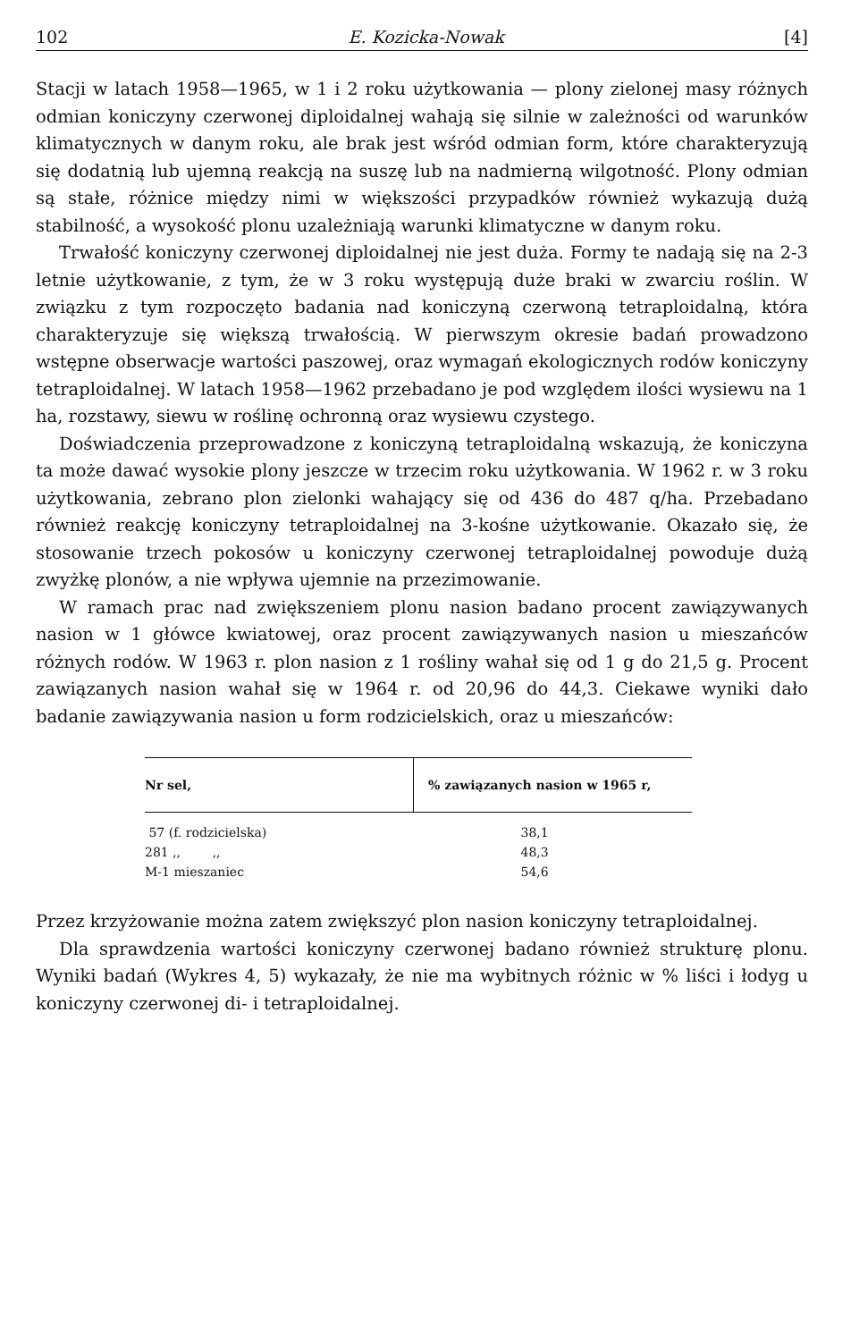102 E. Kozicka-Nowak [4]
Stacji w latach 1958—1965, w 1 i 2 roku użytkowania — plony zielonej masy różnych odmian koniczyny czerwonej diploidalnej wahają się silnie w zależności od warunków klimatycznych w danym roku, ale brak jest wśród odmian form, które charakteryzują się dodatnią lub ujemną reakcją na suszę lub na nadmierną wilgotność. Plony odmian są stałe, różnice między nimi w większości przypadków również wykazują dużą stabilność, a wysokość plonu uzależniają warunki klimatyczne w danym roku.
Trwałość koniczyny czerwonej diploidalnej nie jest duża. Formy te nadają się na 2-3 letnie użytkowanie, z tym, że w 3 roku występują duże braki w zwarciu roślin. W związku z tym rozpoczęto badania nad koniczyną czerwoną tetraploidalną, która charakteryzuje się większą trwałością. W pierwszym okresie badań prowadzono wstępne obserwacje wartości paszowej, oraz wymagań ekologicznych rodów koniczyny tetraploidalnej. W latach 1958—1962 przebadano je pod względem ilości wysiewu na 1 ha, rozstawy, siewu w roślinę ochronną oraz wysiewu czystego.
Doświadczenia przeprowadzone z koniczyną tetraploidalną wskazują, że koniczyna ta może dawać wysokie plony jeszcze w trzecim roku użytkowania. W 1962 r. w 3 roku użytkowania, zebrano plon zielonki wahający się od 436 do 487 q/ha. Przebadano również reakcję koniczyny tetraploidalnej na 3-kośne użytkowanie. Okazało się, że stosowanie trzech pokosów u koniczyny czerwonej tetraploidalnej powoduje dużą zwyżkę plonów, a nie wpływa ujemnie na przezimowanie.
W ramach prac nad zwiększeniem plonu nasion badano procent zawiązywanych nasion w 1 główce kwiatowej, oraz procent zawiązywanych nasion u mieszańców różnych rodów. W 1963 r. plon nasion z 1 rośliny wahał się od 1 g do 21,5 g. Procent zawiązanych nasion wahał się w 1964 r. od 20,96 do 44,3. Ciekawe wyniki dało badanie zawiązywania nasion u form rodzicielskich, oraz u mieszańców:
| Nr sel, | % zawiązanych nasion w 1965 r, |
| --- | --- |
| 57 (f. rodzicielska) | 38,1 |
| 281 ,, ,, | 48,3 |
| M-1 mieszaniec | 54,6 |
Przez krzyżowanie można zatem zwiększyć plon nasion koniczyny tetraploidalnej.
Dla sprawdzenia wartości koniczyny czerwonej badano również strukturę plonu. Wyniki badań (Wykres 4, 5) wykazały, że nie ma wybitnych różnic w % liści i łodyg u koniczyny czerwonej di- i tetraploidalnej.